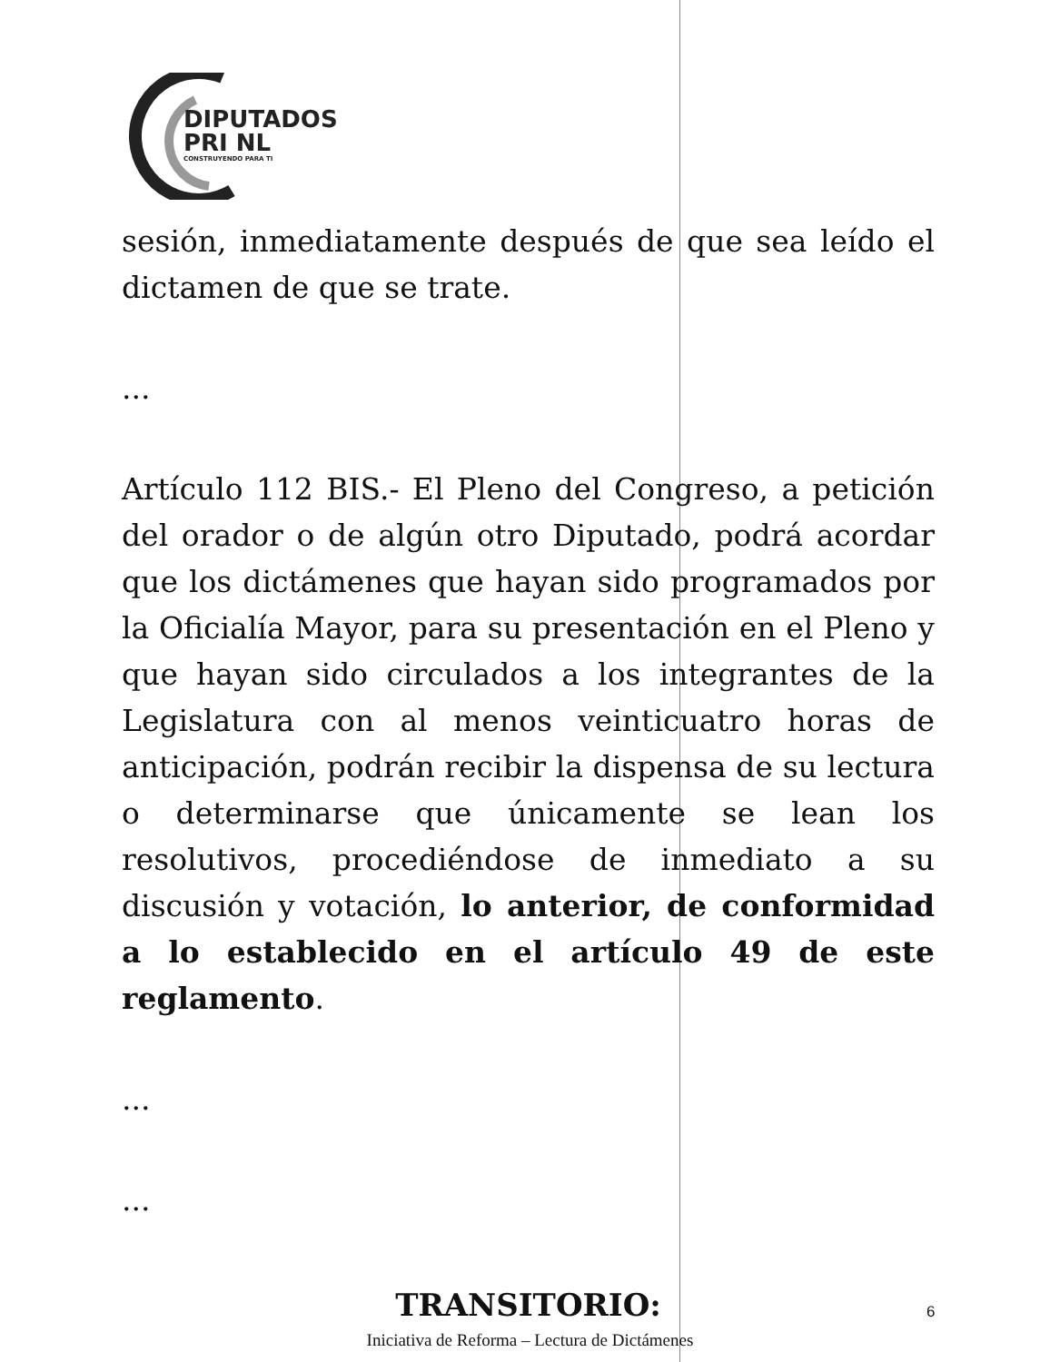DIPUTADOS
PRI NL
CONSTRUYENDO PARA TI
sesión, inmediatamente después de que sea leído el dictamen de que se trate.
...
Artículo 112 BIS.- El Pleno del Congreso, a petición del orador o de algún otro Diputado, podrá acordar que los dictámenes que hayan sido programados por la Oficialía Mayor, para su presentación en el Pleno y que hayan sido circulados a los integrantes de la Legislatura con al menos veinticuatro horas de anticipación, podrán recibir la dispensa de su lectura o determinarse que únicamente se lean los resolutivos, procediéndose de inmediato a su discusión y votación, lo anterior, de conformidad a lo establecido en el artículo 49 de este reglamento.
...
...
TRANSITORIO:
6
Iniciativa de Reforma – Lectura de Dictámenes